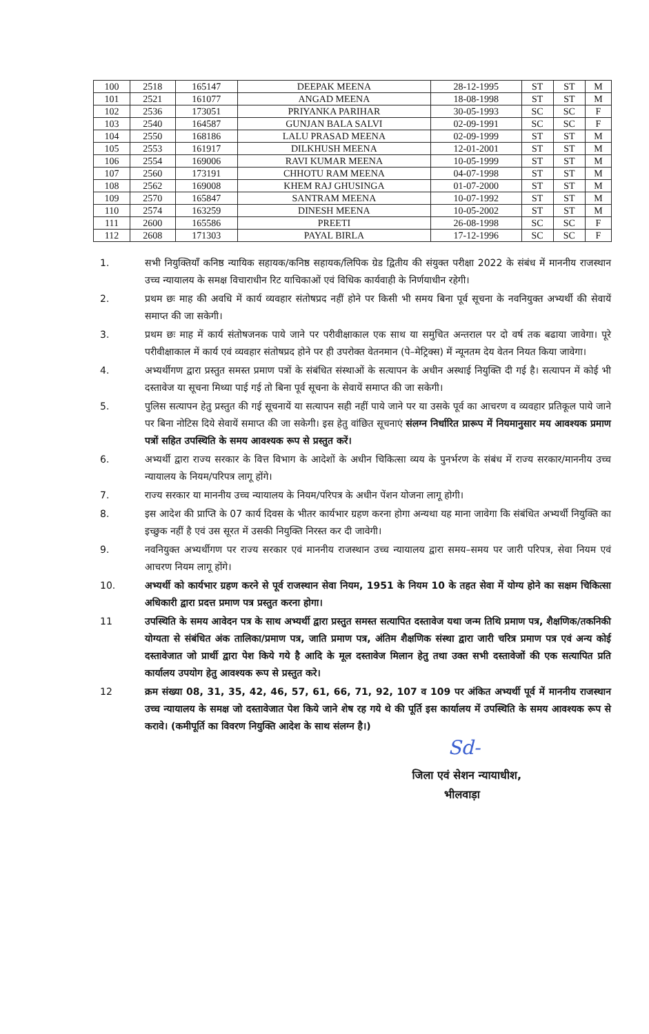| 100 | 2518 | 165147 | DEEPAK MEENA | 28-12-1995 | ST | ST | M |
| 101 | 2521 | 161077 | ANGAD MEENA | 18-08-1998 | ST | ST | M |
| 102 | 2536 | 173051 | PRIYANKA PARIHAR | 30-05-1993 | SC | SC | F |
| 103 | 2540 | 164587 | GUNJAN BALA SALVI | 02-09-1991 | SC | SC | F |
| 104 | 2550 | 168186 | LALU PRASAD MEENA | 02-09-1999 | ST | ST | M |
| 105 | 2553 | 161917 | DILKHUSH MEENA | 12-01-2001 | ST | ST | M |
| 106 | 2554 | 169006 | RAVI KUMAR MEENA | 10-05-1999 | ST | ST | M |
| 107 | 2560 | 173191 | CHHOTU RAM MEENA | 04-07-1998 | ST | ST | M |
| 108 | 2562 | 169008 | KHEM RAJ GHUSINGA | 01-07-2000 | ST | ST | M |
| 109 | 2570 | 165847 | SANTRAM MEENA | 10-07-1992 | ST | ST | M |
| 110 | 2574 | 163259 | DINESH MEENA | 10-05-2002 | ST | ST | M |
| 111 | 2600 | 165586 | PREETI | 26-08-1998 | SC | SC | F |
| 112 | 2608 | 171303 | PAYAL BIRLA | 17-12-1996 | SC | SC | F |
1. सभी नियुक्तियाँ कनिष्ठ न्यायिक सहायक/कनिष्ठ सहायक/लिपिक ग्रेड द्वितीय की संयुक्त परीक्षा 2022 के संबंध में माननीय राजस्थान उच्च न्यायालय के समक्ष विचाराधीन रिट याचिकाओं एवं विधिक कार्यवाही के निर्णयाधीन रहेगी।
2. प्रथम छः माह की अवधि में कार्य व्यवहार संतोषप्रद नहीं होने पर किसी भी समय बिना पूर्व सूचना के नवनियुक्त अभ्यर्थी की सेवायें समाप्त की जा सकेगी।
3. प्रथम छः माह में कार्य संतोषजनक पाये जाने पर परीवीक्षाकाल एक साथ या समुचित अन्तराल पर दो वर्ष तक बढाया जावेगा। पूरे परीवीक्षाकाल में कार्य एवं व्यवहार संतोषप्रद होने पर ही उपरोक्त वेतनमान (पे–मेट्रिक्स) में न्यूनतम देय वेतन नियत किया जावेगा।
4. अभ्यर्थीगण द्वारा प्रस्तुत समस्त प्रमाण पत्रों के संबंधित संस्थाओं के सत्यापन के अधीन अस्थाई नियुक्ति दी गई है। सत्यापन में कोई भी दस्तावेज या सूचना मिथ्या पाई गई तो बिना पूर्व सूचना के सेवायें समाप्त की जा सकेगी।
5. पुलिस सत्यापन हेतु प्रस्तुत की गई सूचनायें या सत्यापन सही नहीं पाये जाने पर या उसके पूर्व का आचरण व व्यवहार प्रतिकूल पाये जाने पर बिना नोटिस दिये सेवायें समाप्त की जा सकेगी। इस हेतु वांछित सूचनाएं संलग्न निर्धारित प्रारूप में नियमानुसार मय आवश्यक प्रमाण पत्रों सहित उपस्थिति के समय आवश्यक रूप से प्रस्तुत करें।
6. अभ्यर्थी द्वारा राज्य सरकार के वित्त विभाग के आदेशों के अधीन चिकित्सा व्यय के पुनर्भरण के संबंध में राज्य सरकार/माननीय उच्च न्यायालय के नियम/परिपत्र लागू होंगे।
7. राज्य सरकार या माननीय उच्च न्यायालय के नियम/परिपत्र के अधीन पेंशन योजना लागू होगी।
8. इस आदेश की प्राप्ति के 07 कार्य दिवस के भीतर कार्यभार ग्रहण करना होगा अन्यथा यह माना जावेगा कि संबंधित अभ्यर्थी नियुक्ति का इच्छुक नहीं है एवं उस सूरत में उसकी नियुक्ति निरस्त कर दी जावेगी।
9. नवनियुक्त अभ्यर्थीगण पर राज्य सरकार एवं माननीय राजस्थान उच्च न्यायालय द्वारा समय–समय पर जारी परिपत्र, सेवा नियम एवं आचरण नियम लागू होंगे।
10. अभ्यर्थी को कार्यभार ग्रहण करने से पूर्व राजस्थान सेवा नियम, 1951 के नियम 10 के तहत सेवा में योग्य होने का सक्षम चिकित्सा अधिकारी द्वारा प्रदत्त प्रमाण पत्र प्रस्तुत करना होगा।
11 उपस्थिति के समय आवेदन पत्र के साथ अभ्यर्थी द्वारा प्रस्तुत समस्त सत्यापित दस्तावेज यथा जन्म तिथि प्रमाण पत्र, शैक्षणिक/तकनिकी योग्यता से संबंधित अंक तालिका/प्रमाण पत्र, जाति प्रमाण पत्र, अंतिम शैक्षणिक संस्था द्वारा जारी चरित्र प्रमाण पत्र एवं अन्य कोई दस्तावेजात जो प्रार्थी द्वारा पेश किये गये है आदि के मूल दस्तावेज मिलान हेतु तथा उक्त सभी दस्तावेजों की एक सत्यापित प्रति कार्यालय उपयोग हेतु आवश्यक रूप से प्रस्तुत करे।
12 क्रम संख्या 08, 31, 35, 42, 46, 57, 61, 66, 71, 92, 107 व 109 पर अंकित अभ्यर्थी पूर्व में माननीय राजस्थान उच्च न्यायालय के समक्ष जो दस्तावेजात पेश किये जाने शेष रह गये थे की पूर्ति इस कार्यालय में उपस्थिति के समय आवश्यक रूप से करावे। (कमीपूर्ति का विवरण नियुक्ति आदेश के साथ संलग्न है।)
Sd-
जिला एवं सेशन न्यायाधीश,
भीलवाड़ा